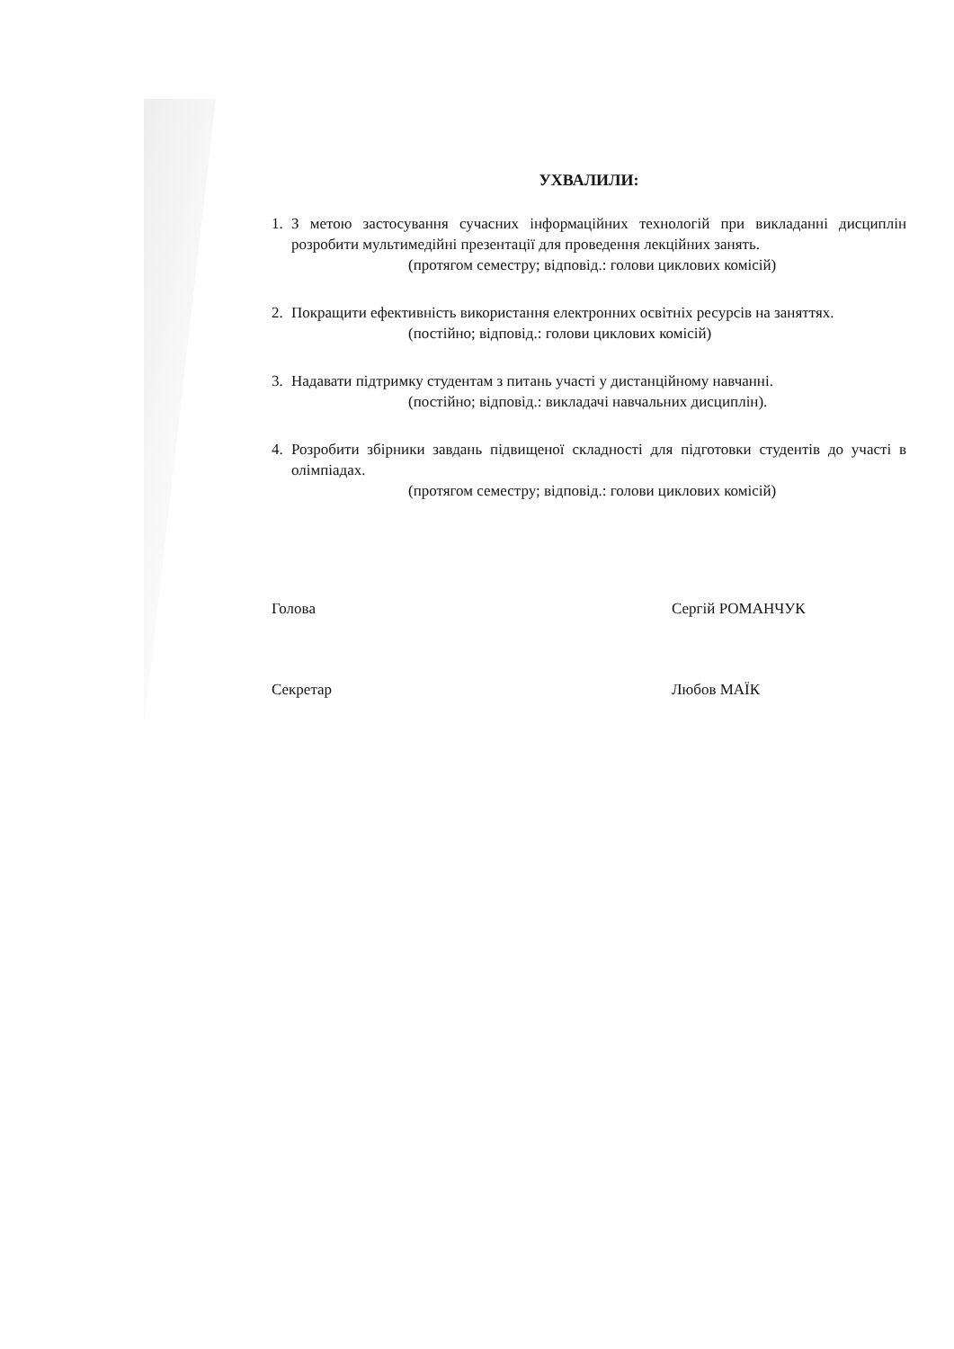УХВАЛИЛИ:
1. З метою застосування сучасних інформаційних технологій при викладанні дисциплін розробити мультимедійні презентації для проведення лекційних занять.
(протягом семестру; відповід.: голови циклових комісій)
2. Покращити ефективність використання електронних освітніх ресурсів на заняттях.
(постійно; відповід.: голови циклових комісій)
3. Надавати підтримку студентам з питань участі у дистанційному навчанні.
(постійно; відповід.: викладачі навчальних дисциплін).
4. Розробити збірники завдань підвищеної складності для підготовки студентів до участі в олімпіадах.
(протягом семестру; відповід.: голови циклових комісій)
Голова Сергій РОМАНЧУК
Секретар Любов МАЇК